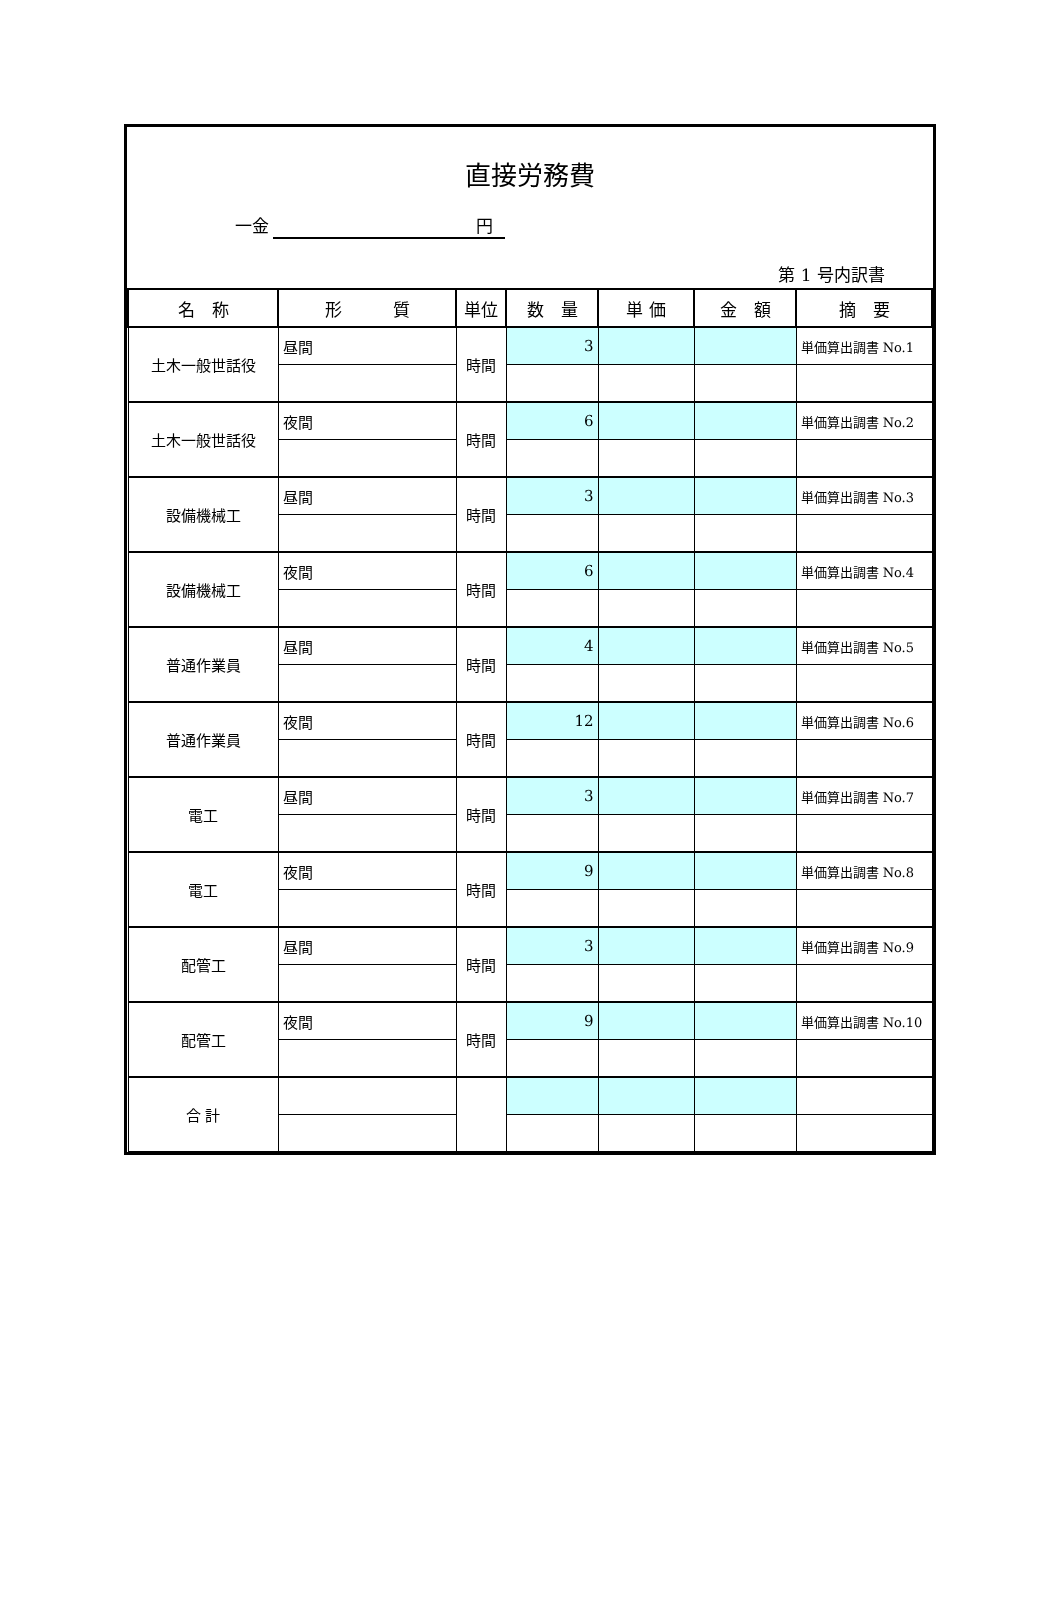直接労務費
一金 円
第 1 号内訳書
| 名 称 | 形 質 | 単位 | 数 量 | 単 価 | 金 額 | 摘 要 |
| --- | --- | --- | --- | --- | --- | --- |
| 土木一般世話役 | 昼間 | 時間 | 3 | | | 単価算出調書 No.1 |
| 土木一般世話役 | 夜間 | 時間 | 6 | | | 単価算出調書 No.2 |
| 設備機械工 | 昼間 | 時間 | 3 | | | 単価算出調書 No.3 |
| 設備機械工 | 夜間 | 時間 | 6 | | | 単価算出調書 No.4 |
| 普通作業員 | 昼間 | 時間 | 4 | | | 単価算出調書 No.5 |
| 普通作業員 | 夜間 | 時間 | 12 | | | 単価算出調書 No.6 |
| 電工 | 昼間 | 時間 | 3 | | | 単価算出調書 No.7 |
| 電工 | 夜間 | 時間 | 9 | | | 単価算出調書 No.8 |
| 配管工 | 昼間 | 時間 | 3 | | | 単価算出調書 No.9 |
| 配管工 | 夜間 | 時間 | 9 | | | 単価算出調書 No.10 |
| 合 計 | | | | | | |